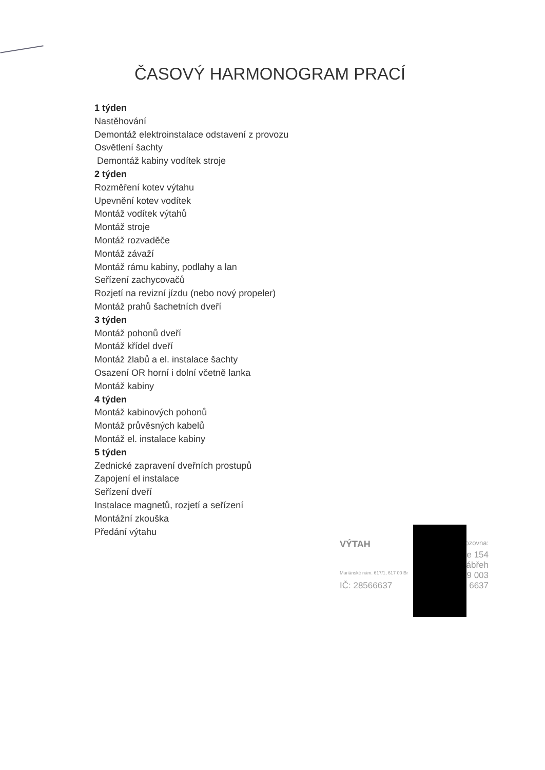ČASOVÝ HARMONOGRAM PRACÍ
1 týden
Nastěhování
Demontáž elektroinstalace odstavení z provozu
Osvětlení šachty
Demontáž kabiny vodítek stroje
2 týden
Rozměření kotev výtahu
Upevnění kotev vodítek
Montáž vodítek výtahů
Montáž stroje
Montáž rozvaděče
Montáž závaží
Montáž rámu kabiny, podlahy a lan
Seřízení zachycovačů
Rozjetí na revizní jízdu (nebo nový propeler)
Montáž prahů šachetních dveří
3 týden
Montáž pohonů dveří
Montáž křídel dveří
Montáž žlabů a el. instalace šachty
Osazení OR horní i dolní včetně lanka
Montáž kabiny
4 týden
Montáž kabinových pohonů
Montáž průvěsných kabelů
Montáž el. instalace kabiny
5 týden
Zednické zapravení dveřních prostupů
Zapojení el instalace
Seřízení dveří
Instalace magnetů, rozjetí a seřízení
Montážní zkouška
Předání výtahu
VÝTAH ozovna:
e 154
ábřeh
Mariánské nám. 617/1, 617 00 Br 9 003
IČ: 28566637 6637